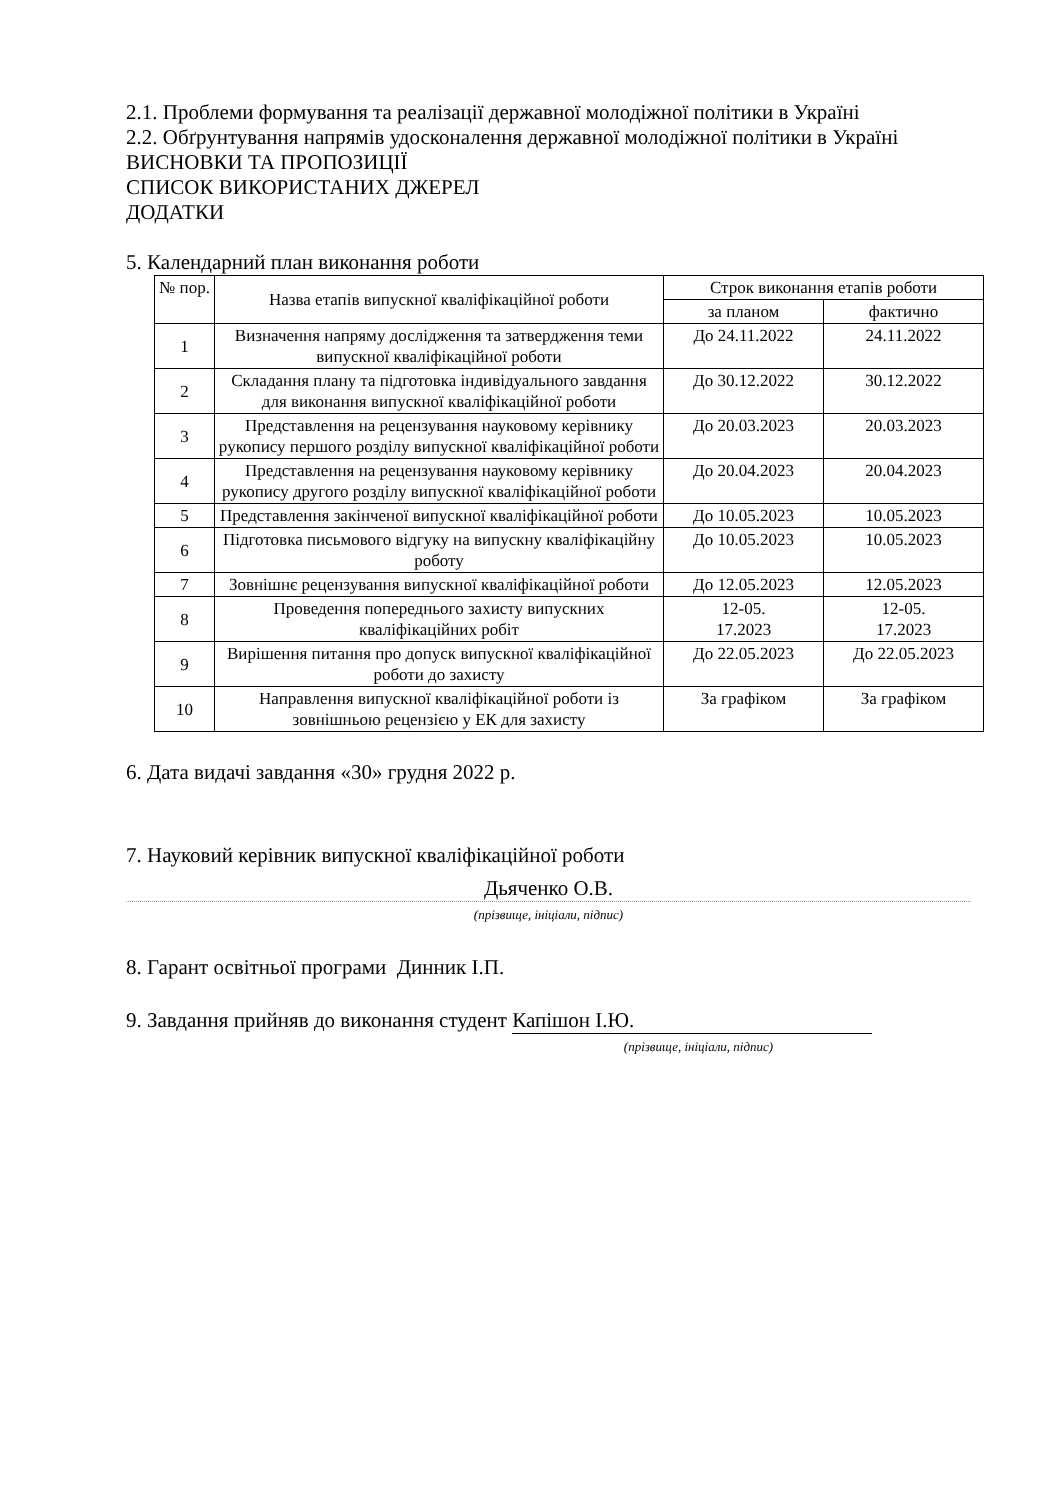2.1. Проблеми формування та реалізації державної молодіжної політики в Україні
2.2. Обґрунтування напрямів удосконалення державної молодіжної політики в Україні
ВИСНОВКИ ТА ПРОПОЗИЦІЇ
СПИСОК ВИКОРИСТАНИХ ДЖЕРЕЛ
ДОДАТКИ
5. Календарний план виконання роботи
| № пор. | Назва етапів випускної кваліфікаційної роботи | Строк виконання етапів роботи | |
| --- | --- | --- | --- |
| | | за планом | фактично |
| 1 | Визначення напряму дослідження та затвердження теми випускної кваліфікаційної роботи | До 24.11.2022 | 24.11.2022 |
| 2 | Складання плану та підготовка індивідуального завдання для виконання випускної кваліфікаційної роботи | До 30.12.2022 | 30.12.2022 |
| 3 | Представлення на рецензування науковому керівнику рукопису першого розділу випускної кваліфікаційної роботи | До 20.03.2023 | 20.03.2023 |
| 4 | Представлення на рецензування науковому керівнику рукопису другого розділу випускної кваліфікаційної роботи | До 20.04.2023 | 20.04.2023 |
| 5 | Представлення закінченої випускної кваліфікаційної роботи | До 10.05.2023 | 10.05.2023 |
| 6 | Підготовка письмового відгуку на випускну кваліфікаційну роботу | До 10.05.2023 | 10.05.2023 |
| 7 | Зовнішнє рецензування випускної кваліфікаційної роботи | До 12.05.2023 | 12.05.2023 |
| 8 | Проведення попереднього захисту випускних кваліфікаційних робіт | 12-05. 17.2023 | 12-05. 17.2023 |
| 9 | Вирішення питання про допуск випускної кваліфікаційної роботи до захисту | До 22.05.2023 | До 22.05.2023 |
| 10 | Направлення випускної кваліфікаційної роботи із зовнішньою рецензією у ЕК для захисту | За графіком | За графіком |
6. Дата видачі завдання «30» грудня 2022 р.
7. Науковий керівник випускної кваліфікаційної роботи
Дьяченко О.В.
(прізвище, ініціали, підпис)
8. Гарант освітньої програми Динник І.П.
9. Завдання прийняв до виконання студент Капішон І.Ю.
(прізвище, ініціали, підпис)